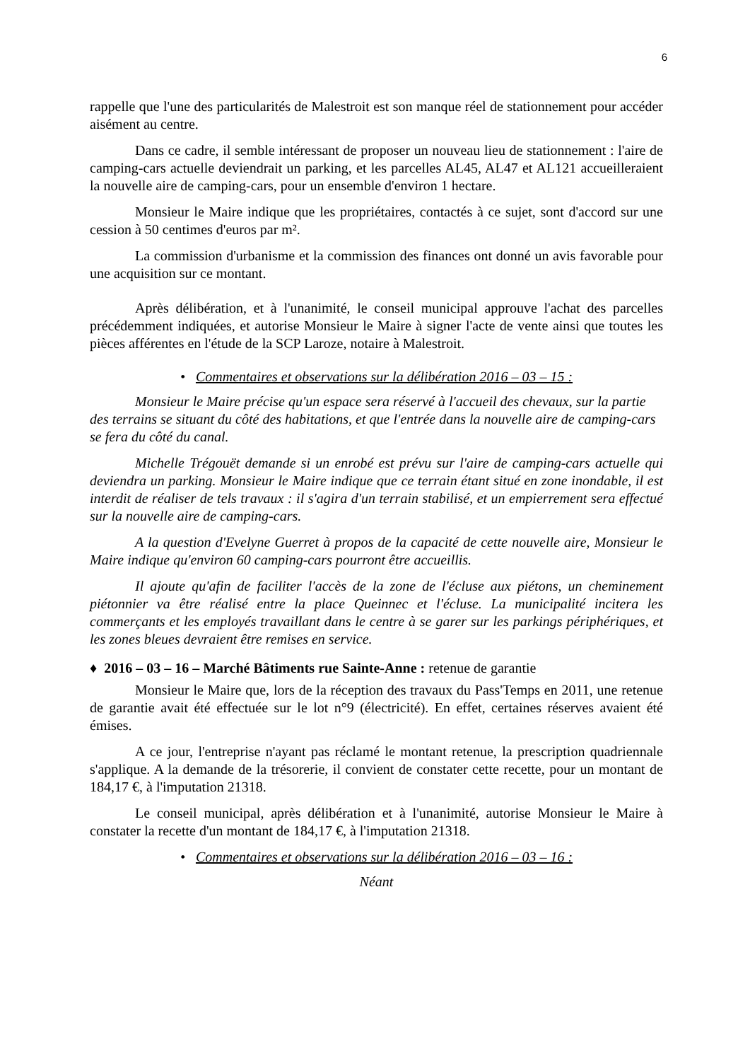6
rappelle que l'une des particularités de Malestroit est son manque réel de stationnement pour accéder aisément au centre.
Dans ce cadre, il semble intéressant de proposer un nouveau lieu de stationnement : l'aire de camping-cars actuelle deviendrait un parking, et les parcelles AL45, AL47 et AL121 accueilleraient la nouvelle aire de camping-cars, pour un ensemble d'environ 1 hectare.
Monsieur le Maire indique que les propriétaires, contactés à ce sujet, sont d'accord sur une cession à 50 centimes d'euros par m².
La commission d'urbanisme et la commission des finances ont donné un avis favorable pour une acquisition sur ce montant.
Après délibération, et à l'unanimité, le conseil municipal approuve l'achat des parcelles précédemment indiquées, et autorise Monsieur le Maire à signer l'acte de vente ainsi que toutes les pièces afférentes en l'étude de la SCP Laroze, notaire à Malestroit.
• Commentaires et observations sur la délibération 2016 – 03 – 15 :
Monsieur le Maire précise qu'un espace sera réservé à l'accueil des chevaux, sur la partie des terrains se situant du côté des habitations, et que l'entrée dans la nouvelle aire de camping-cars se fera du côté du canal.
Michelle Trégouët demande si un enrobé est prévu sur l'aire de camping-cars actuelle qui deviendra un parking. Monsieur le Maire indique que ce terrain étant situé en zone inondable, il est interdit de réaliser de tels travaux : il s'agira d'un terrain stabilisé, et un empierrement sera effectué sur la nouvelle aire de camping-cars.
A la question d'Evelyne Guerret à propos de la capacité de cette nouvelle aire, Monsieur le Maire indique qu'environ 60 camping-cars pourront être accueillis.
Il ajoute qu'afin de faciliter l'accès de la zone de l'écluse aux piétons, un cheminement piétonnier va être réalisé entre la place Queinnec et l'écluse. La municipalité incitera les commerçants et les employés travaillant dans le centre à se garer sur les parkings périphériques, et les zones bleues devraient être remises en service.
♦ 2016 – 03 – 16 – Marché Bâtiments rue Sainte-Anne : retenue de garantie
Monsieur le Maire que, lors de la réception des travaux du Pass'Temps en 2011, une retenue de garantie avait été effectuée sur le lot n°9 (électricité). En effet, certaines réserves avaient été émises.
A ce jour, l'entreprise n'ayant pas réclamé le montant retenue, la prescription quadriennale s'applique. A la demande de la trésorerie, il convient de constater cette recette, pour un montant de 184,17 €, à l'imputation 21318.
Le conseil municipal, après délibération et à l'unanimité, autorise Monsieur le Maire à constater la recette d'un montant de 184,17 €, à l'imputation 21318.
• Commentaires et observations sur la délibération 2016 – 03 – 16 :
Néant